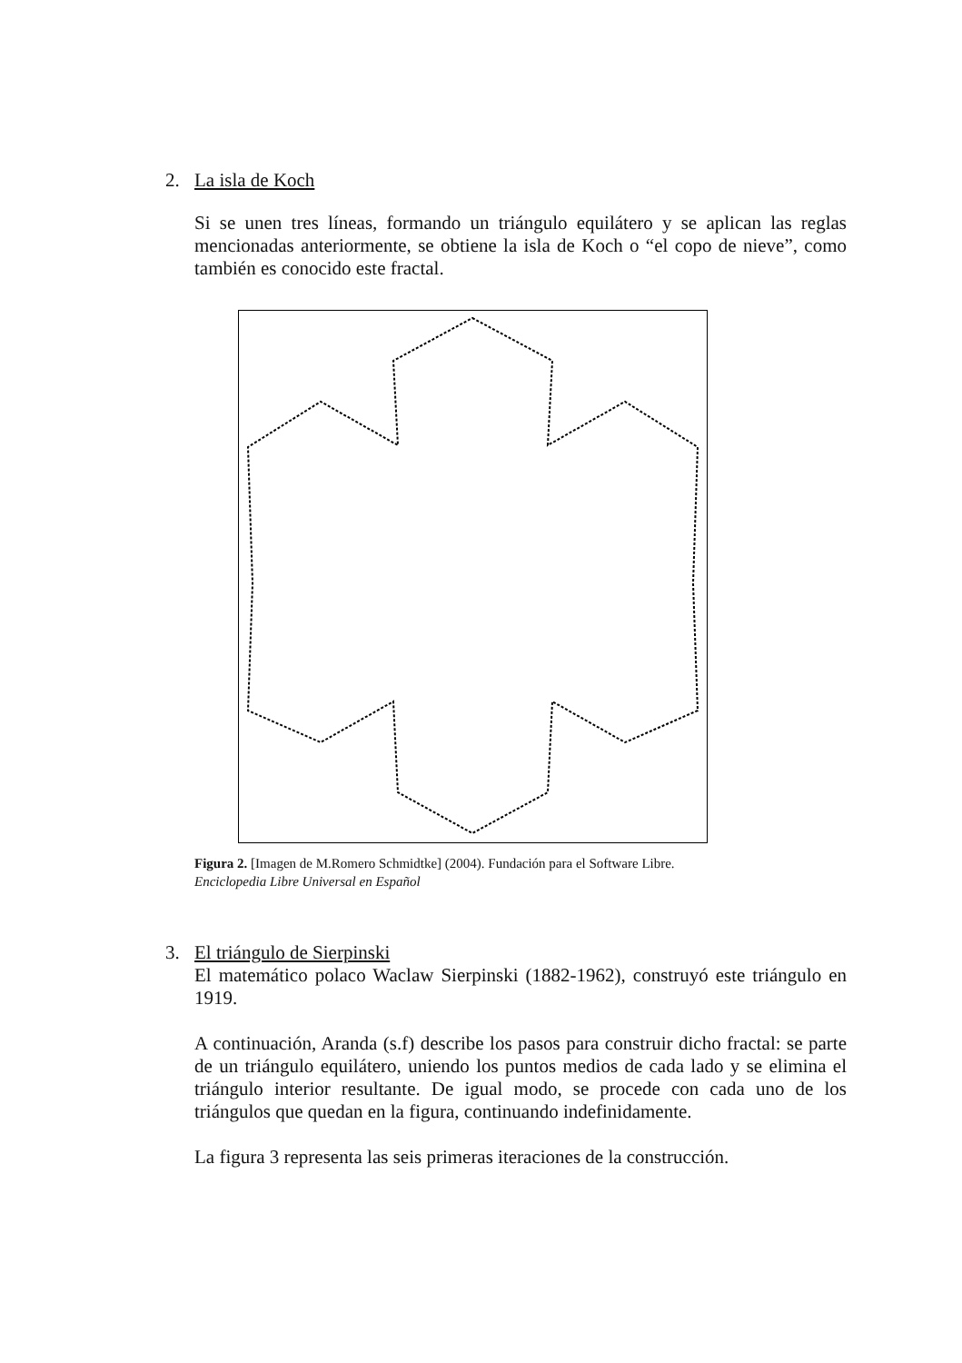2. La isla de Koch
Si se unen tres líneas, formando un triángulo equilátero y se aplican las reglas mencionadas anteriormente, se obtiene la isla de Koch o “el copo de nieve”, como también es conocido este fractal.
Figura 2. [Imagen de M.Romero Schmidtke] (2004). Fundación para el Software Libre.
Enciclopedia Libre Universal en Español
3. El triángulo de Sierpinski
El matemático polaco Waclaw Sierpinski (1882-1962), construyó este triángulo en 1919.
A continuación, Aranda (s.f) describe los pasos para construir dicho fractal: se parte de un triángulo equilátero, uniendo los puntos medios de cada lado y se elimina el triángulo interior resultante. De igual modo, se procede con cada uno de los triángulos que quedan en la figura, continuando indefinidamente.
La figura 3 representa las seis primeras iteraciones de la construcción.